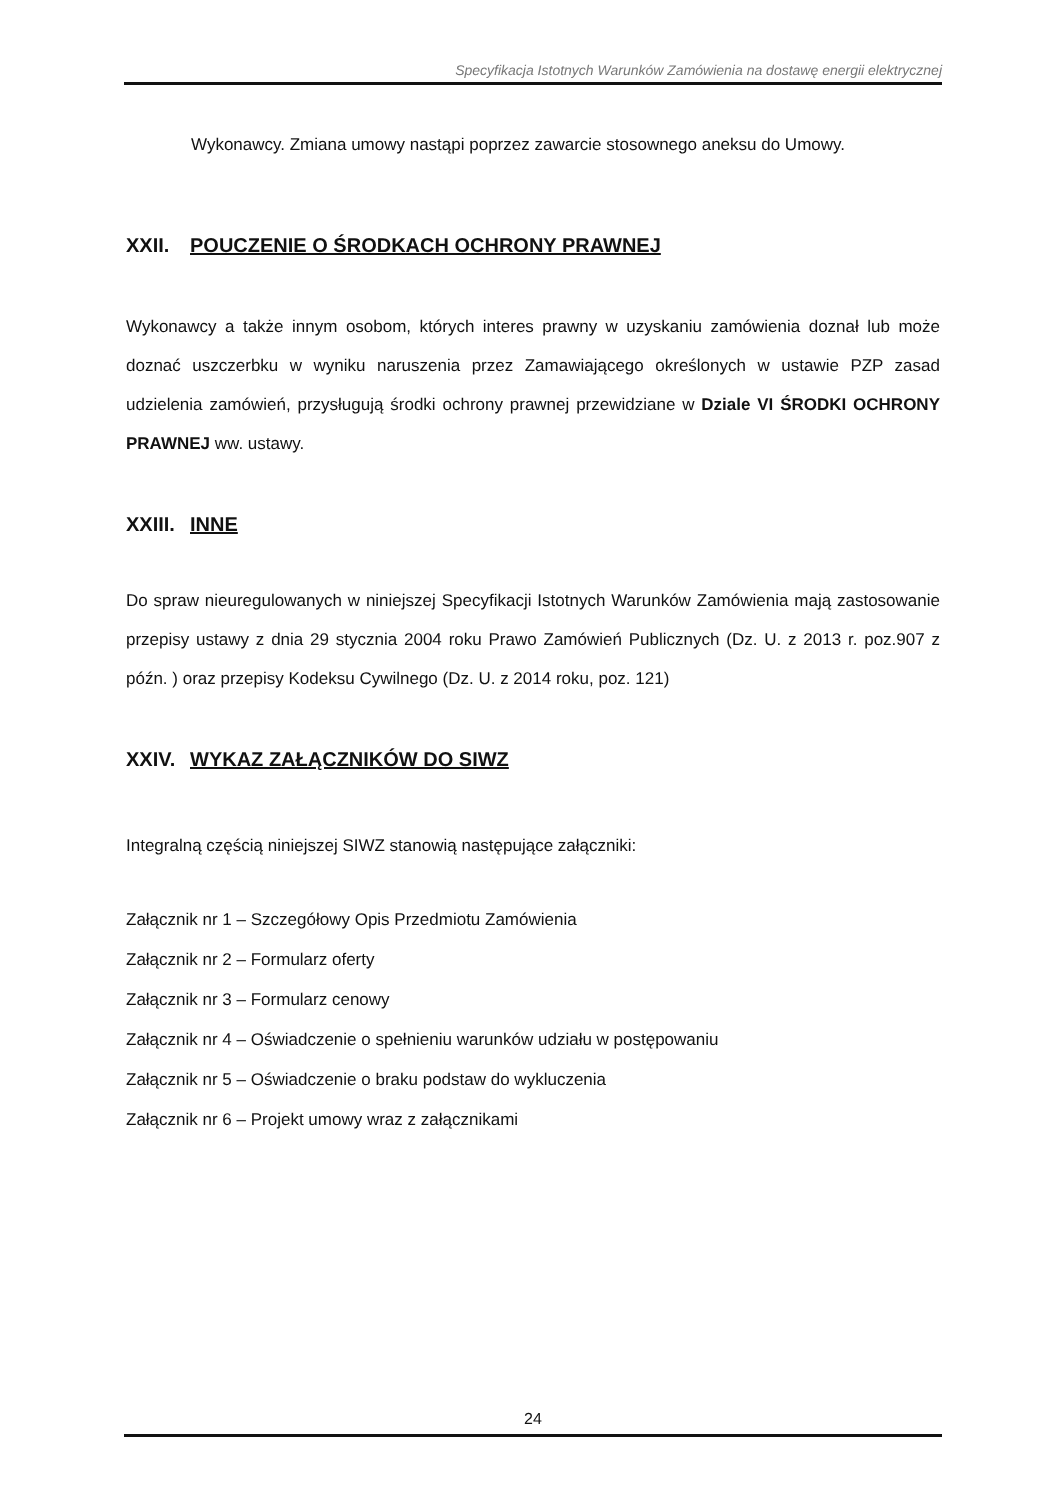Specyfikacja Istotnych Warunków Zamówienia na dostawę energii elektrycznej
Wykonawcy. Zmiana umowy nastąpi poprzez zawarcie stosownego aneksu do Umowy.
XXII. POUCZENIE O ŚRODKACH OCHRONY PRAWNEJ
Wykonawcy a także innym osobom, których interes prawny w uzyskaniu zamówienia doznał lub może doznać uszczerbku w wyniku naruszenia przez Zamawiającego określonych w ustawie PZP zasad udzielenia zamówień, przysługują środki ochrony prawnej przewidziane w Dziale VI ŚRODKI OCHRONY PRAWNEJ ww. ustawy.
XXIII. INNE
Do spraw nieuregulowanych w niniejszej Specyfikacji Istotnych Warunków Zamówienia mają zastosowanie przepisy ustawy z dnia 29 stycznia 2004 roku Prawo Zamówień Publicznych (Dz. U. z 2013 r. poz.907 z późn. ) oraz przepisy Kodeksu Cywilnego (Dz. U. z 2014 roku, poz. 121)
XXIV. WYKAZ ZAŁĄCZNIKÓW DO SIWZ
Integralną częścią niniejszej SIWZ stanowią następujące załączniki:
Załącznik nr 1 – Szczegółowy Opis Przedmiotu Zamówienia
Załącznik nr 2 – Formularz oferty
Załącznik nr 3 – Formularz cenowy
Załącznik nr 4 – Oświadczenie o spełnieniu warunków udziału w postępowaniu
Załącznik nr 5 – Oświadczenie o braku podstaw do wykluczenia
Załącznik nr 6 – Projekt umowy wraz z załącznikami
24